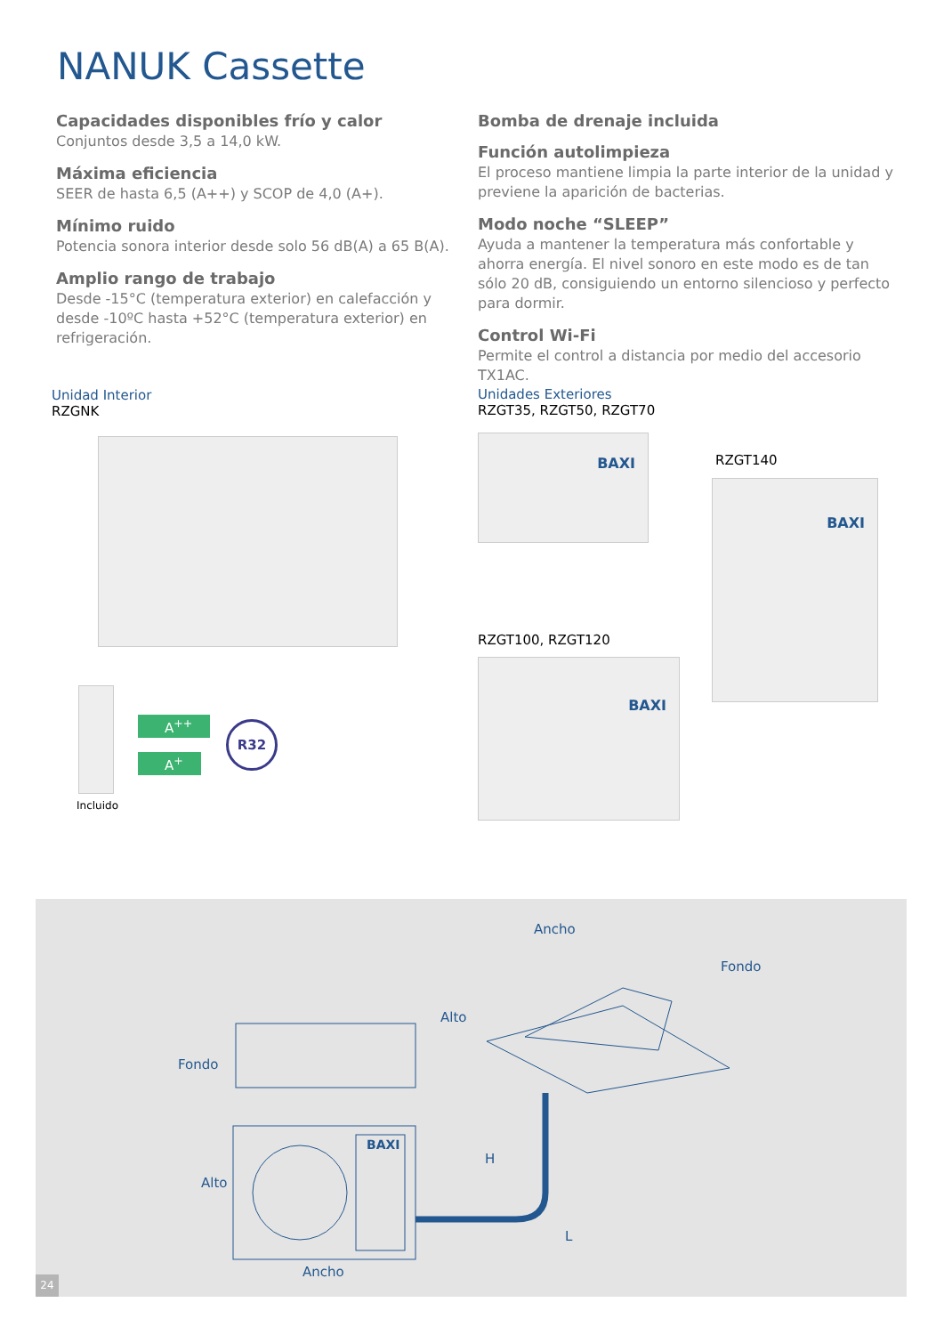NANUK Cassette
Capacidades disponibles frío y calor
Conjuntos desde 3,5 a 14,0 kW.
Máxima eficiencia
SEER de hasta 6,5 (A++) y SCOP de 4,0 (A+).
Mínimo ruido
Potencia sonora interior desde solo 56 dB(A) a 65 B(A).
Amplio rango de trabajo
Desde -15°C (temperatura exterior) en calefacción y desde -10ºC hasta +52°C (temperatura exterior) en refrigeración.
Bomba de drenaje incluida
Función autolimpieza
El proceso mantiene limpia la parte interior de la unidad y previene la aparición de bacterias.
Modo noche “SLEEP”
Ayuda a mantener la temperatura más confortable y ahorra energía. El nivel sonoro en este modo es de tan sólo 20 dB, consiguiendo un entorno silencioso y perfecto para dormir.
Control Wi-Fi
Permite el control a distancia por medio del accesorio TX1AC.
Unidad Interior
RZGNK
Incluido
A<sup>++</sup>
A<sup>+</sup>
R32
Unidades Exteriores
RZGT35, RZGT50, RZGT70
BAXI
RZGT140
BAXI
RZGT100, RZGT120
BAXI
Ancho
Fondo
Alto
Fondo
H
L
Alto
Ancho
BAXI
24